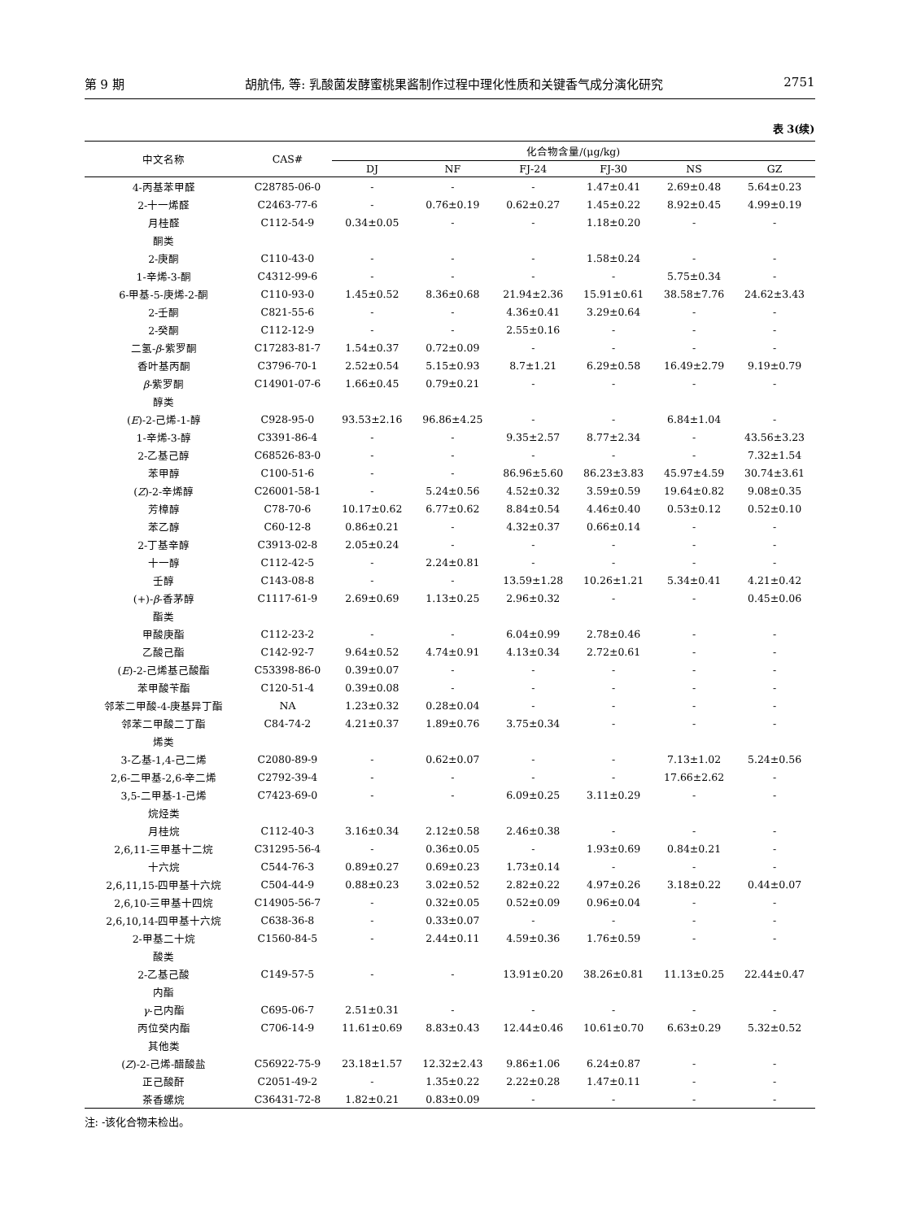第 9 期 胡航伟, 等: 乳酸菌发酵蜜桃果酱制作过程中理化性质和关键香气成分演化研究 2751
表 3(续)
| 中文名称 | CAS# | 化合物含量/(μg/kg) | | | | | |
| --- | --- | --- | --- | --- | --- | --- | --- |
| | | DJ | NF | FJ-24 | FJ-30 | NS | GZ |
| 4-丙基苯甲醛 | C28785-06-0 | - | - | - | 1.47±0.41 | 2.69±0.48 | 5.64±0.23 |
| 2-十一烯醛 | C2463-77-6 | - | 0.76±0.19 | 0.62±0.27 | 1.45±0.22 | 8.92±0.45 | 4.99±0.19 |
| 月桂醛 | C112-54-9 | 0.34±0.05 | - | - | 1.18±0.20 | - | - |
| 酮类 | | | | | | | |
| 2-庚酮 | C110-43-0 | - | - | - | 1.58±0.24 | - | - |
| 1-辛烯-3-酮 | C4312-99-6 | - | - | - | - | 5.75±0.34 | - |
| 6-甲基-5-庚烯-2-酮 | C110-93-0 | 1.45±0.52 | 8.36±0.68 | 21.94±2.36 | 15.91±0.61 | 38.58±7.76 | 24.62±3.43 |
| 2-壬酮 | C821-55-6 | - | - | 4.36±0.41 | 3.29±0.64 | - | - |
| 2-癸酮 | C112-12-9 | - | - | 2.55±0.16 | - | - | - |
| 二氢- β -紫罗酮 | C17283-81-7 | 1.54±0.37 | 0.72±0.09 | - | - | - | - |
| 香叶基丙酮 | C3796-70-1 | 2.52±0.54 | 5.15±0.93 | 8.7±1.21 | 6.29±0.58 | 16.49±2.79 | 9.19±0.79 |
| β -紫罗酮 | C14901-07-6 | 1.66±0.45 | 0.79±0.21 | - | - | - | - |
| 醇类 | | | | | | | |
| ( E )-2-己烯-1-醇 | C928-95-0 | 93.53±2.16 | 96.86±4.25 | - | - | 6.84±1.04 | - |
| 1-辛烯-3-醇 | C3391-86-4 | - | - | 9.35±2.57 | 8.77±2.34 | - | 43.56±3.23 |
| 2-乙基己醇 | C68526-83-0 | - | - | - | - | - | 7.32±1.54 |
| 苯甲醇 | C100-51-6 | - | - | 86.96±5.60 | 86.23±3.83 | 45.97±4.59 | 30.74±3.61 |
| ( Z )-2-辛烯醇 | C26001-58-1 | - | 5.24±0.56 | 4.52±0.32 | 3.59±0.59 | 19.64±0.82 | 9.08±0.35 |
| 芳樟醇 | C78-70-6 | 10.17±0.62 | 6.77±0.62 | 8.84±0.54 | 4.46±0.40 | 0.53±0.12 | 0.52±0.10 |
| 苯乙醇 | C60-12-8 | 0.86±0.21 | - | 4.32±0.37 | 0.66±0.14 | - | - |
| 2-丁基辛醇 | C3913-02-8 | 2.05±0.24 | - | - | - | - | - |
| 十一醇 | C112-42-5 | - | 2.24±0.81 | - | - | - | - |
| 壬醇 | C143-08-8 | - | - | 13.59±1.28 | 10.26±1.21 | 5.34±0.41 | 4.21±0.42 |
| (+)- β -香茅醇 | C1117-61-9 | 2.69±0.69 | 1.13±0.25 | 2.96±0.32 | - | - | 0.45±0.06 |
| 酯类 | | | | | | | |
| 甲酸庚酯 | C112-23-2 | - | - | 6.04±0.99 | 2.78±0.46 | - | - |
| 乙酸己酯 | C142-92-7 | 9.64±0.52 | 4.74±0.91 | 4.13±0.34 | 2.72±0.61 | - | - |
| ( E )-2-己烯基己酸酯 | C53398-86-0 | 0.39±0.07 | - | - | - | - | - |
| 苯甲酸苄酯 | C120-51-4 | 0.39±0.08 | - | - | - | - | - |
| 邻苯二甲酸-4-庚基异丁酯 | NA | 1.23±0.32 | 0.28±0.04 | - | - | - | - |
| 邻苯二甲酸二丁酯 | C84-74-2 | 4.21±0.37 | 1.89±0.76 | 3.75±0.34 | - | - | - |
| 烯类 | | | | | | | |
| 3-乙基-1,4-己二烯 | C2080-89-9 | - | 0.62±0.07 | - | - | 7.13±1.02 | 5.24±0.56 |
| 2,6-二甲基-2,6-辛二烯 | C2792-39-4 | - | - | - | - | 17.66±2.62 | - |
| 3,5-二甲基-1-己烯 | C7423-69-0 | - | - | 6.09±0.25 | 3.11±0.29 | - | - |
| 烷烃类 | | | | | | | |
| 月桂烷 | C112-40-3 | 3.16±0.34 | 2.12±0.58 | 2.46±0.38 | - | - | - |
| 2,6,11-三甲基十二烷 | C31295-56-4 | - | 0.36±0.05 | - | 1.93±0.69 | 0.84±0.21 | - |
| 十六烷 | C544-76-3 | 0.89±0.27 | 0.69±0.23 | 1.73±0.14 | - | - | - |
| 2,6,11,15-四甲基十六烷 | C504-44-9 | 0.88±0.23 | 3.02±0.52 | 2.82±0.22 | 4.97±0.26 | 3.18±0.22 | 0.44±0.07 |
| 2,6,10-三甲基十四烷 | C14905-56-7 | - | 0.32±0.05 | 0.52±0.09 | 0.96±0.04 | - | - |
| 2,6,10,14-四甲基十六烷 | C638-36-8 | - | 0.33±0.07 | - | - | - | - |
| 2-甲基二十烷 | C1560-84-5 | - | 2.44±0.11 | 4.59±0.36 | 1.76±0.59 | - | - |
| 酸类 | | | | | | | |
| 2-乙基己酸 | C149-57-5 | - | - | 13.91±0.20 | 38.26±0.81 | 11.13±0.25 | 22.44±0.47 |
| 内酯 | | | | | | | |
| γ -己内酯 | C695-06-7 | 2.51±0.31 | - | - | - | - | - |
| 丙位癸内酯 | C706-14-9 | 11.61±0.69 | 8.83±0.43 | 12.44±0.46 | 10.61±0.70 | 6.63±0.29 | 5.32±0.52 |
| 其他类 | | | | | | | |
| ( Z )-2-己烯-醋酸盐 | C56922-75-9 | 23.18±1.57 | 12.32±2.43 | 9.86±1.06 | 6.24±0.87 | - | - |
| 正己酸酐 | C2051-49-2 | - | 1.35±0.22 | 2.22±0.28 | 1.47±0.11 | - | - |
| 茶香螺烷 | C36431-72-8 | 1.82±0.21 | 0.83±0.09 | - | - | - | - |
注: -该化合物未检出。